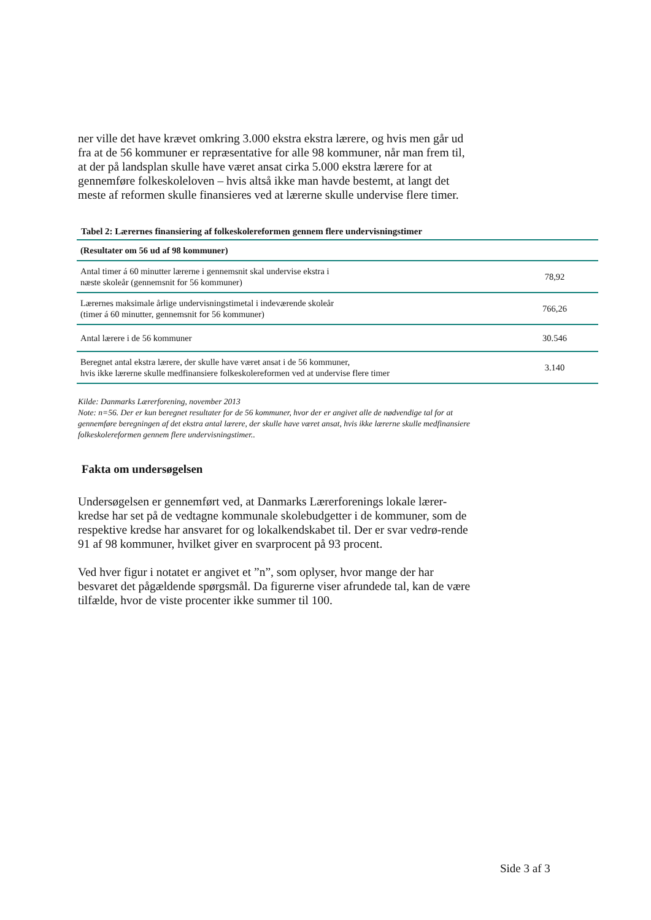ner ville det have krævet omkring 3.000 ekstra ekstra lærere, og hvis men går ud fra at de 56 kommuner er repræsentative for alle 98 kommuner, når man frem til, at der på landsplan skulle have været ansat cirka 5.000 ekstra lærere for at gennemføre folkeskoleloven – hvis altså ikke man havde bestemt, at langt det meste af reformen skulle finansieres ved at lærerne skulle undervise flere timer.
Tabel 2: Lærernes finansiering af folkeskolereformen gennem flere undervisningstimer
| (Resultater om 56 ud af 98 kommuner) | |
| --- | --- |
| Antal timer á 60 minutter lærerne i gennemsnit skal undervise ekstra i næste skoleår (gennemsnit for 56 kommuner) | 78,92 |
| Lærernes maksimale årlige undervisningstimetal i indeværende skoleår (timer á 60 minutter, gennemsnit for 56 kommuner) | 766,26 |
| Antal lærere i de 56 kommuner | 30.546 |
| Beregnet antal ekstra lærere, der skulle have været ansat i de 56 kommuner, hvis ikke lærerne skulle medfinansiere folkeskolereformen ved at undervise flere timer | 3.140 |
Kilde: Danmarks Lærerforening, november 2013
Note: n=56. Der er kun beregnet resultater for de 56 kommuner, hvor der er angivet alle de nødvendige tal for at gennemføre beregningen af det ekstra antal lærere, der skulle have været ansat, hvis ikke lærerne skulle medfinansiere folkeskolereformen gennem flere undervisningstimer..
Fakta om undersøgelsen
Undersøgelsen er gennemført ved, at Danmarks Lærerforenings lokale lærer-kredse har set på de vedtagne kommunale skolebudgetter i de kommuner, som de respektive kredse har ansvaret for og lokalkendskabet til. Der er svar vedrø-rende 91 af 98 kommuner, hvilket giver en svarprocent på 93 procent.
Ved hver figur i notatet er angivet et ”n”, som oplyser, hvor mange der har besvaret det pågældende spørgsmål. Da figurerne viser afrundede tal, kan de være tilfælde, hvor de viste procenter ikke summer til 100.
Side 3 af 3